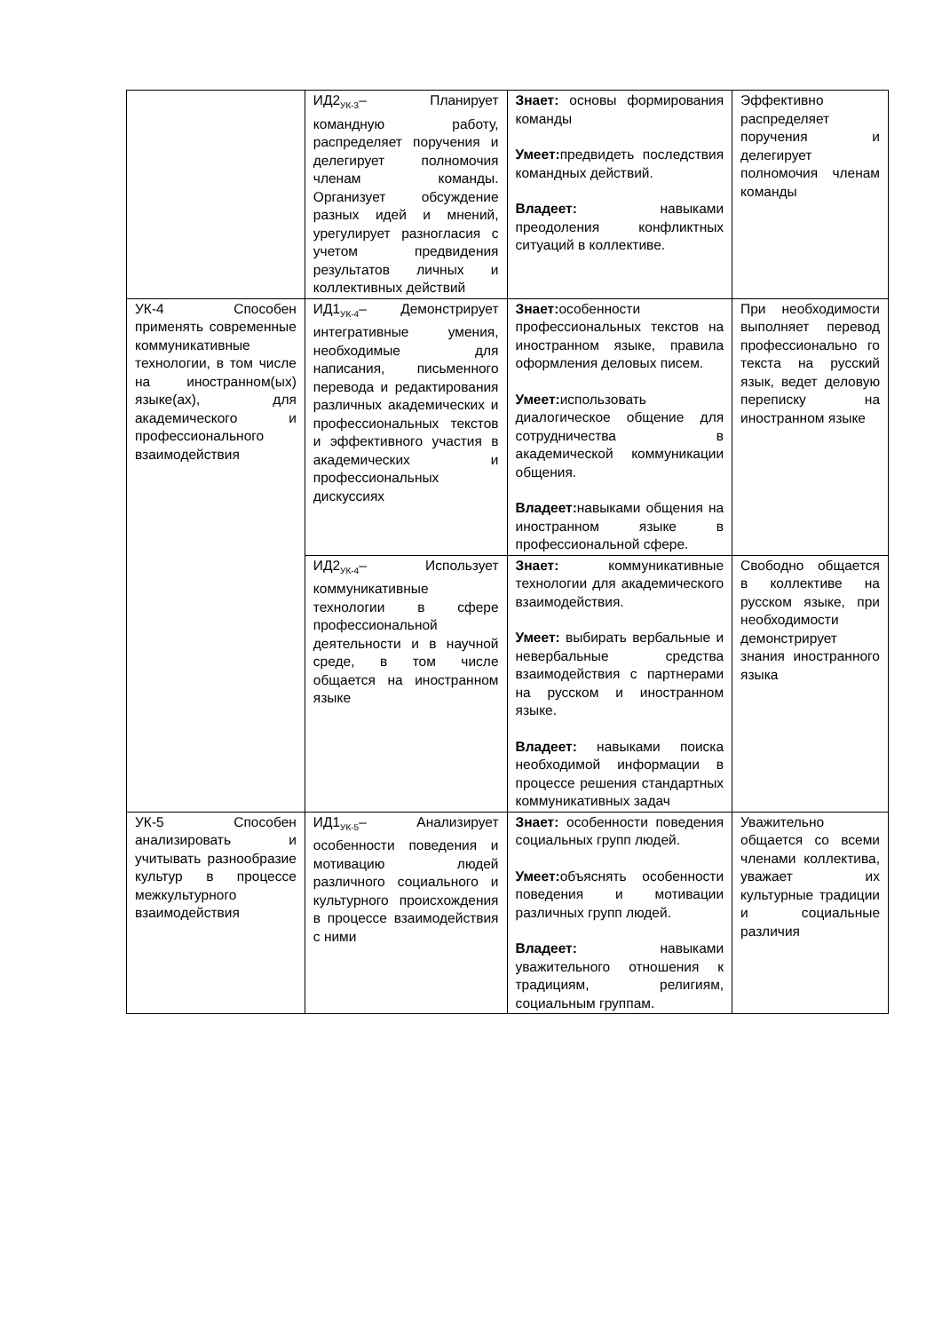| | ИД2<sub>УК-3</sub>– Планирует командную работу, распределяет поручения и делегирует полномочия членам команды. Организует обсуждение разных идей и мнений, урегулирует разногласия с учетом предвидения результатов личных и коллективных действий | Знает: основы формирования команды Умеет: предвидеть последствия командных действий. Владеет: навыками преодоления конфликтных ситуаций в коллективе. | Эффективно распределяет поручения и делегирует полномочия членам команды |
| УК-4 Способен применять современные коммуникативные технологии, в том числе на иностранном(ых) языке(ах), для академического и профессионального взаимодействия | ИД1<sub>УК-4</sub>– Демонстрирует интегративные умения, необходимые для написания, письменного перевода и редактирования различных академических и профессиональных текстов и эффективного участия в академических и профессиональных дискуссиях | Знает: особенности профессиональных текстов на иностранном языке, правила оформления деловых писем. Умеет: использовать диалогическое общение для сотрудничества в академической коммуникации общения. Владеет: навыками общения на иностранном языке в профессиональной сфере. | При необходимости выполняет перевод профессионально го текста на русский язык, ведет деловую переписку на иностранном языке |
| | ИД2<sub>УК-4</sub>– Использует коммуникативные технологии в сфере профессиональной деятельности и в научной среде, в том числе общается на иностранном языке | Знает: коммуникативные технологии для академического взаимодействия. Умеет: выбирать вербальные и невербальные средства взаимодействия с партнерами на русском и иностранном языке. Владеет: навыками поиска необходимой информации в процессе решения стандартных коммуникативных задач | Свободно общается в коллективе на русском языке, при необходимости демонстрирует знания иностранного языка |
| УК-5 Способен анализировать и учитывать разнообразие культур в процессе межкультурного взаимодействия | ИД1<sub>УК-5</sub>– Анализирует особенности поведения и мотивацию людей различного социального и культурного происхождения в процессе взаимодействия с ними | Знает: особенности поведения социальных групп людей. Умеет: объяснять особенности поведения и мотивации различных групп людей. Владеет: навыками уважительного отношения к традициям, религиям, социальным группам. | Уважительно общается со всеми членами коллектива, уважает их культурные традиции и социальные различия |